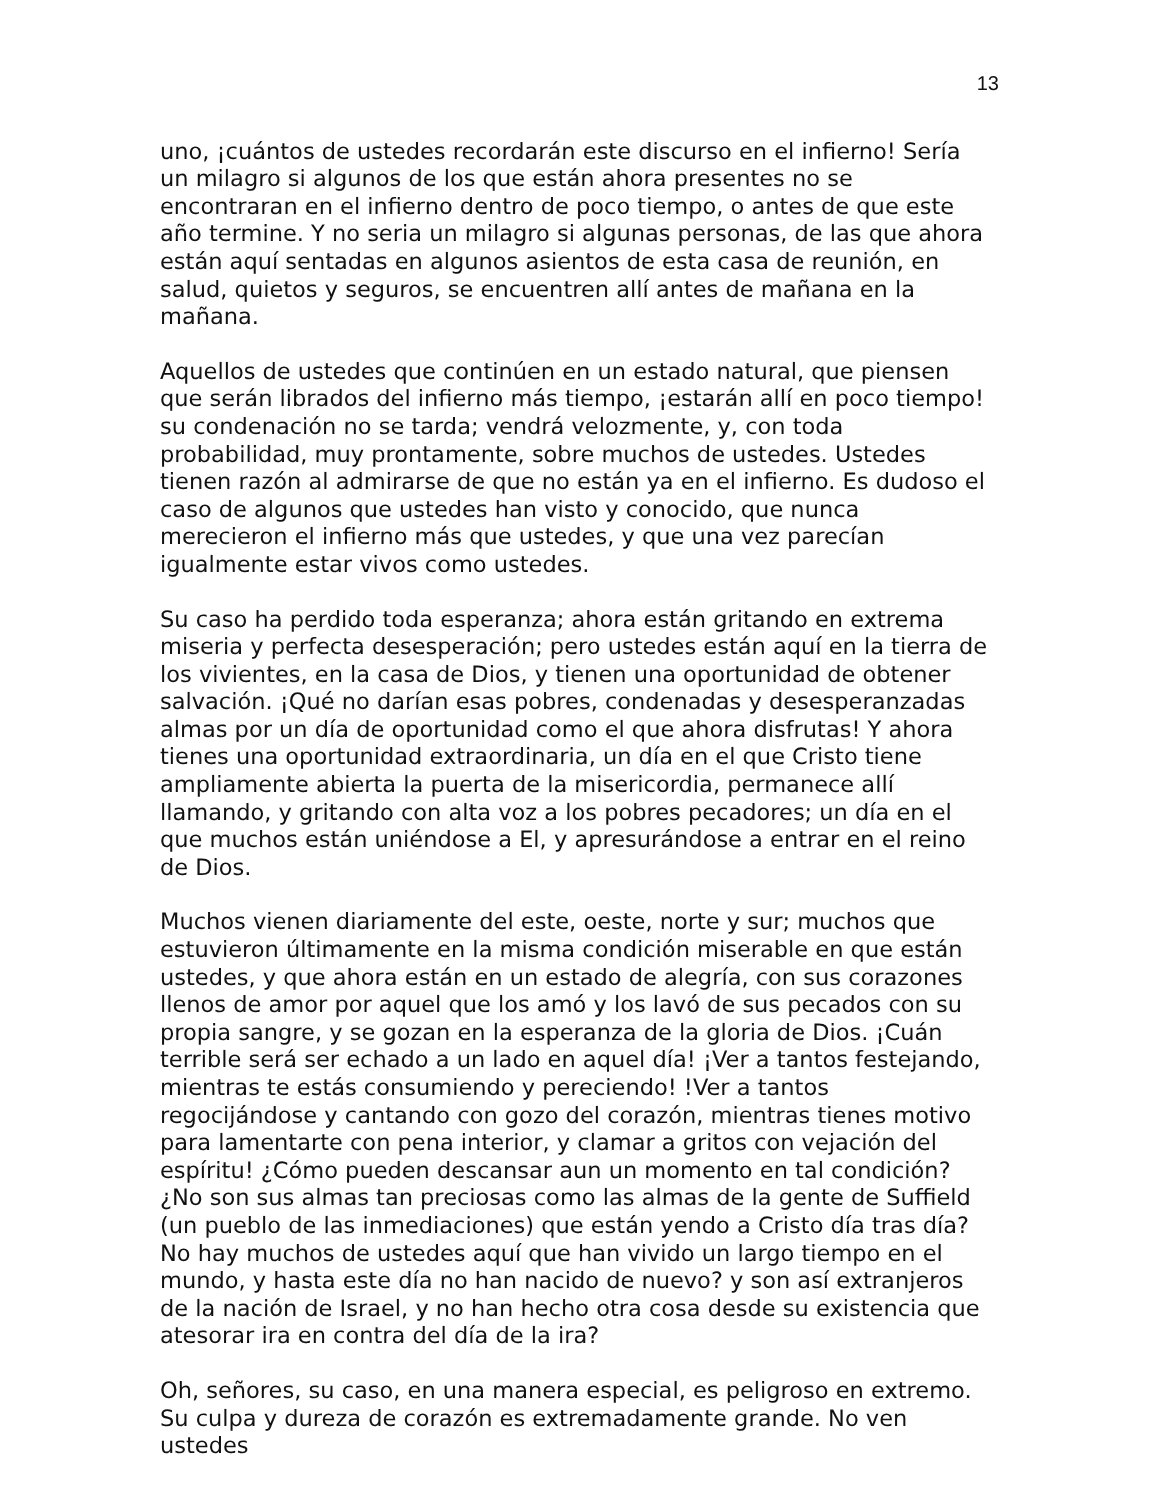13
uno, ¡cuántos de ustedes recordarán este discurso en el infierno! Sería un milagro si algunos de los que están ahora presentes no se encontraran en el infierno dentro de poco tiempo, o antes de que este año termine. Y no seria un milagro si algunas personas, de las que ahora están aquí sentadas en algunos asientos de esta casa de reunión, en salud, quietos y seguros, se encuentren allí antes de mañana en la mañana.
Aquellos de ustedes que continúen en un estado natural, que piensen que serán librados del infierno más tiempo, ¡estarán allí en poco tiempo! su condenación no se tarda; vendrá velozmente, y, con toda probabilidad, muy prontamente, sobre muchos de ustedes. Ustedes tienen razón al admirarse de que no están ya en el infierno. Es dudoso el caso de algunos que ustedes han visto y conocido, que nunca merecieron el infierno más que ustedes, y que una vez parecían igualmente estar vivos como ustedes.
Su caso ha perdido toda esperanza; ahora están gritando en extrema miseria y perfecta desesperación; pero ustedes están aquí en la tierra de los vivientes, en la casa de Dios, y tienen una oportunidad de obtener salvación. ¡Qué no darían esas pobres, condenadas y desesperanzadas almas por un día de oportunidad como el que ahora disfrutas! Y ahora tienes una oportunidad extraordinaria, un día en el que Cristo tiene ampliamente abierta la puerta de la misericordia, permanece allí llamando, y gritando con alta voz a los pobres pecadores; un día en el que muchos están uniéndose a El, y apresurándose a entrar en el reino de Dios.
Muchos vienen diariamente del este, oeste, norte y sur; muchos que estuvieron últimamente en la misma condición miserable en que están ustedes, y que ahora están en un estado de alegría, con sus corazones llenos de amor por aquel que los amó y los lavó de sus pecados con su propia sangre, y se gozan en la esperanza de la gloria de Dios. ¡Cuán terrible será ser echado a un lado en aquel día! ¡Ver a tantos festejando, mientras te estás consumiendo y pereciendo! !Ver a tantos regocijándose y cantando con gozo del corazón, mientras tienes motivo para lamentarte con pena interior, y clamar a gritos con vejación del espíritu! ¿Cómo pueden descansar aun un momento en tal condición? ¿No son sus almas tan preciosas como las almas de la gente de Suffield (un pueblo de las inmediaciones) que están yendo a Cristo día tras día? No hay muchos de ustedes aquí que han vivido un largo tiempo en el mundo, y hasta este día no han nacido de nuevo? y son así extranjeros de la nación de Israel, y no han hecho otra cosa desde su existencia que atesorar ira en contra del día de la ira?
Oh, señores, su caso, en una manera especial, es peligroso en extremo. Su culpa y dureza de corazón es extremadamente grande. No ven ustedes